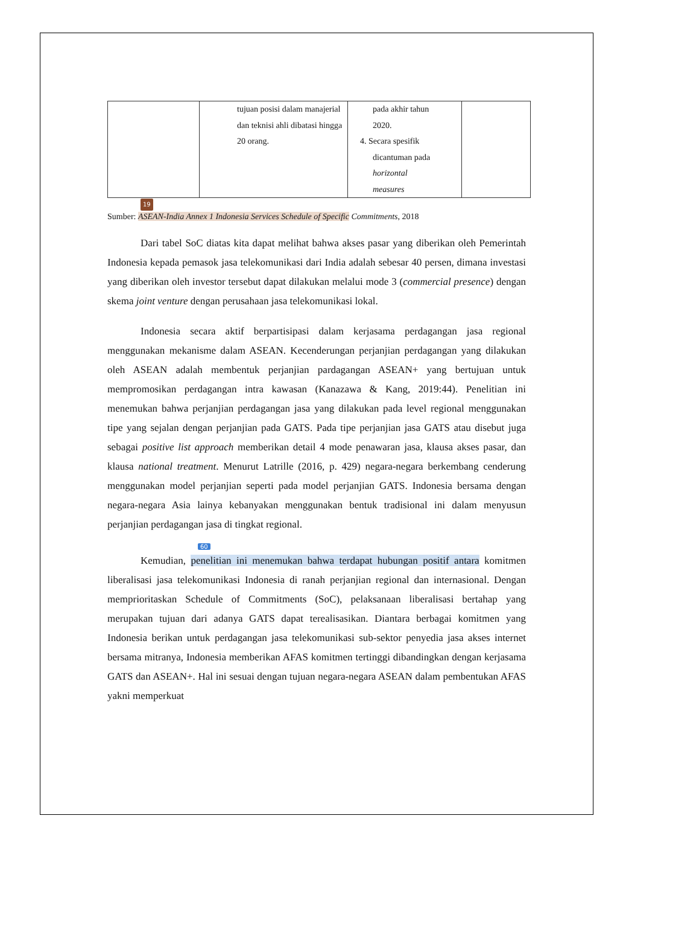| | tujuan posisi dalam manajerial dan teknisi ahli dibatasi hingga 20 orang. | pada akhir tahun 2020. 4. Secara spesifik dicantuman pada horizontal measures | |
19
Sumber: ASEAN-India Annex 1 Indonesia Services Schedule of Specific Commitments, 2018
Dari tabel SoC diatas kita dapat melihat bahwa akses pasar yang diberikan oleh Pemerintah Indonesia kepada pemasok jasa telekomunikasi dari India adalah sebesar 40 persen, dimana investasi yang diberikan oleh investor tersebut dapat dilakukan melalui mode 3 (commercial presence) dengan skema joint venture dengan perusahaan jasa telekomunikasi lokal.
Indonesia secara aktif berpartisipasi dalam kerjasama perdagangan jasa regional menggunakan mekanisme dalam ASEAN. Kecenderungan perjanjian perdagangan yang dilakukan oleh ASEAN adalah membentuk perjanjian pardagangan ASEAN+ yang bertujuan untuk mempromosikan perdagangan intra kawasan (Kanazawa & Kang, 2019:44). Penelitian ini menemukan bahwa perjanjian perdagangan jasa yang dilakukan pada level regional menggunakan tipe yang sejalan dengan perjanjian pada GATS. Pada tipe perjanjian jasa GATS atau disebut juga sebagai positive list approach memberikan detail 4 mode penawaran jasa, klausa akses pasar, dan klausa national treatment. Menurut Latrille (2016, p. 429) negara-negara berkembang cenderung menggunakan model perjanjian seperti pada model perjanjian GATS. Indonesia bersama dengan negara-negara Asia lainya kebanyakan menggunakan bentuk tradisional ini dalam menyusun perjanjian perdagangan jasa di tingkat regional.
60
Kemudian, penelitian ini menemukan bahwa terdapat hubungan positif antara komitmen liberalisasi jasa telekomunikasi Indonesia di ranah perjanjian regional dan internasional. Dengan memprioritaskan Schedule of Commitments (SoC), pelaksanaan liberalisasi bertahap yang merupakan tujuan dari adanya GATS dapat terealisasikan. Diantara berbagai komitmen yang Indonesia berikan untuk perdagangan jasa telekomunikasi sub-sektor penyedia jasa akses internet bersama mitranya, Indonesia memberikan AFAS komitmen tertinggi dibandingkan dengan kerjasama GATS dan ASEAN+. Hal ini sesuai dengan tujuan negara-negara ASEAN dalam pembentukan AFAS yakni memperkuat